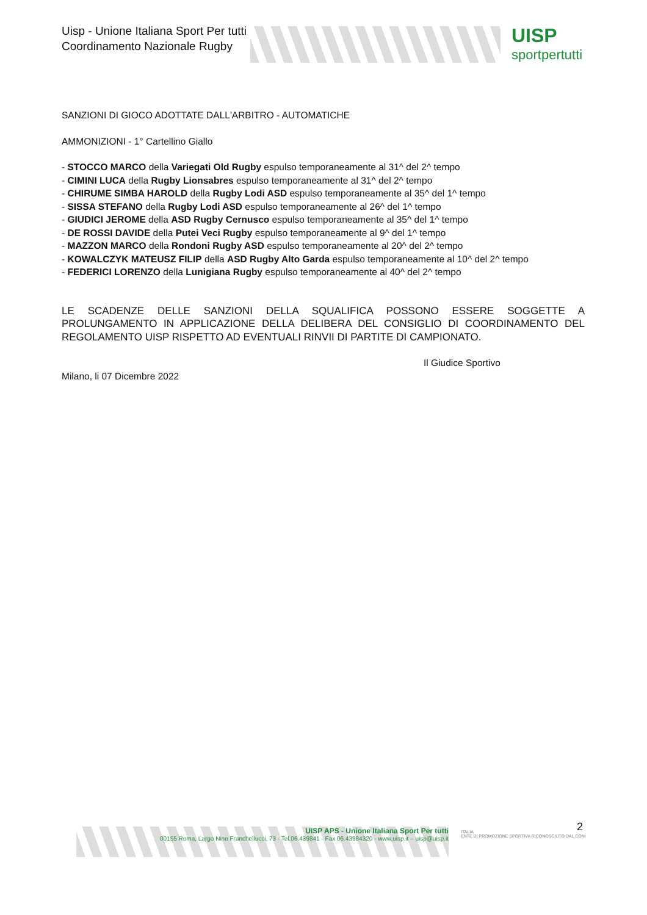Uisp - Unione Italiana Sport Per tutti
Coordinamento Nazionale Rugby
UISP
sportpertutti
SANZIONI DI GIOCO ADOTTATE DALL'ARBITRO - AUTOMATICHE
AMMONIZIONI - 1° Cartellino Giallo
- STOCCO MARCO della Variegati Old Rugby espulso temporaneamente al 31^ del 2^ tempo
- CIMINI LUCA della Rugby Lionsabres espulso temporaneamente al 31^ del 2^ tempo
- CHIRUME SIMBA HAROLD della Rugby Lodi ASD espulso temporaneamente al 35^ del 1^ tempo
- SISSA STEFANO della Rugby Lodi ASD espulso temporaneamente al 26^ del 1^ tempo
- GIUDICI JEROME della ASD Rugby Cernusco espulso temporaneamente al 35^ del 1^ tempo
- DE ROSSI DAVIDE della Putei Veci Rugby espulso temporaneamente al 9^ del 1^ tempo
- MAZZON MARCO della Rondoni Rugby ASD espulso temporaneamente al 20^ del 2^ tempo
- KOWALCZYK MATEUSZ FILIP della ASD Rugby Alto Garda espulso temporaneamente al 10^ del 2^ tempo
- FEDERICI LORENZO della Lunigiana Rugby espulso temporaneamente al 40^ del 2^ tempo
LE SCADENZE DELLE SANZIONI DELLA SQUALIFICA POSSONO ESSERE SOGGETTE A PROLUNGAMENTO IN APPLICAZIONE DELLA DELIBERA DEL CONSIGLIO DI COORDINAMENTO DEL REGOLAMENTO UISP RISPETTO AD EVENTUALI RINVII DI PARTITE DI CAMPIONATO.
Il Giudice Sportivo
Milano, li 07 Dicembre 2022
2
UISP APS - Unione Italiana Sport Per tutti
00155 Roma, Largo Nino Franchellucci, 73 - Tel.06.439841 - Fax 06.43984320 - www.uisp.it – uisp@uisp.it
ITALIA
ENTE DI PROMOZIONE SPORTIVA RICONOSCIUTO DAL CONI